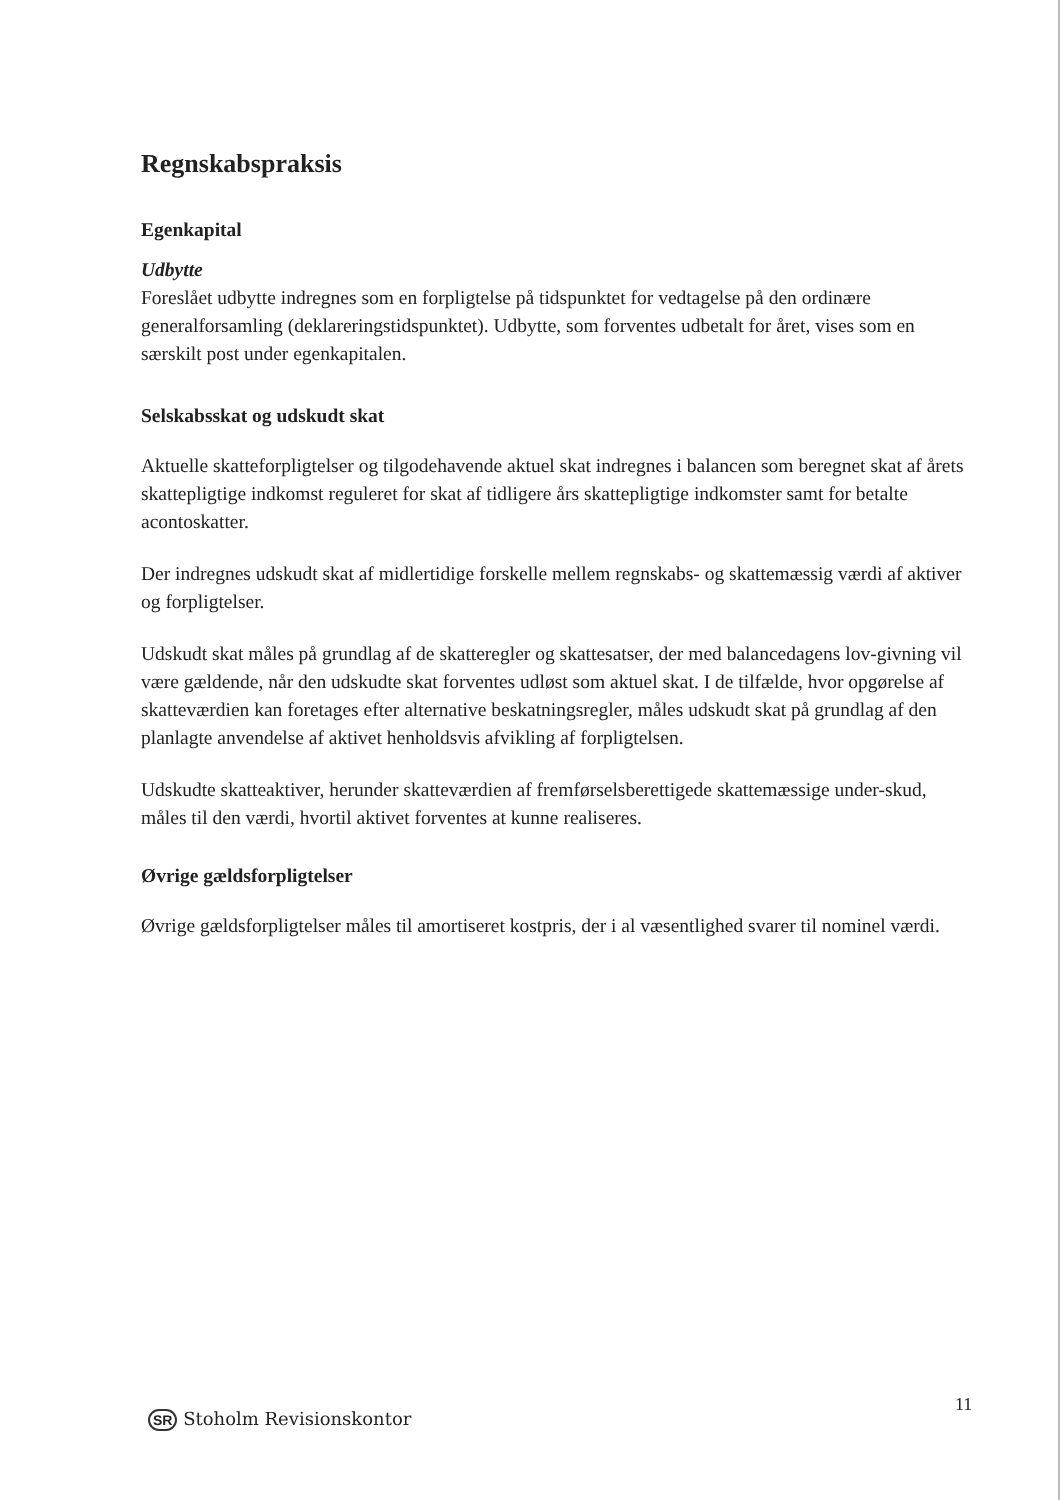Regnskabspraksis
Egenkapital
Udbytte
Foreslået udbytte indregnes som en forpligtelse på tidspunktet for vedtagelse på den ordinære generalforsamling (deklareringstidspunktet). Udbytte, som forventes udbetalt for året, vises som en særskilt post under egenkapitalen.
Selskabsskat og udskudt skat
Aktuelle skatteforpligtelser og tilgodehavende aktuel skat indregnes i balancen som beregnet skat af årets skattepligtige indkomst reguleret for skat af tidligere års skattepligtige indkomster samt for betalte acontoskatter.
Der indregnes udskudt skat af midlertidige forskelle mellem regnskabs- og skattemæssig værdi af aktiver og forpligtelser.
Udskudt skat måles på grundlag af de skatteregler og skattesatser, der med balancedagens lov-givning vil være gældende, når den udskudte skat forventes udløst som aktuel skat. I de tilfælde, hvor opgørelse af skatteværdien kan foretages efter alternative beskatningsregler, måles udskudt skat på grundlag af den planlagte anvendelse af aktivet henholdsvis afvikling af forpligtelsen.
Udskudte skatteaktiver, herunder skatteværdien af fremførselsberettigede skattemæssige under-skud, måles til den værdi, hvortil aktivet forventes at kunne realiseres.
Øvrige gældsforpligtelser
Øvrige gældsforpligtelser måles til amortiseret kostpris, der i al væsentlighed svarer til nominel værdi.
11
SR Stoholm Revisionskontor